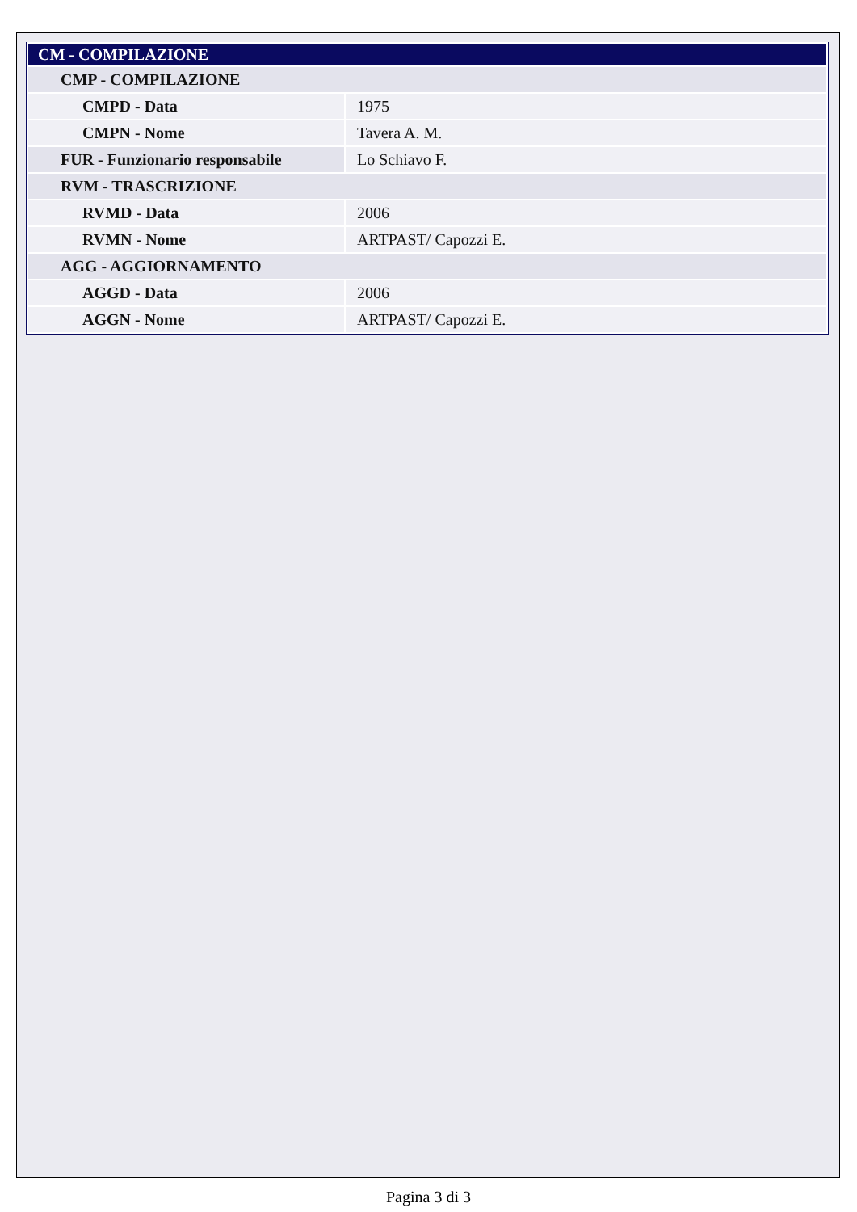| CM - COMPILAZIONE | |
| CMP - COMPILAZIONE | |
| CMPD - Data | 1975 |
| CMPN - Nome | Tavera A. M. |
| FUR - Funzionario responsabile | Lo Schiavo F. |
| RVM - TRASCRIZIONE | |
| RVMD - Data | 2006 |
| RVMN - Nome | ARTPAST/ Capozzi E. |
| AGG - AGGIORNAMENTO | |
| AGGD - Data | 2006 |
| AGGN - Nome | ARTPAST/ Capozzi E. |
Pagina 3 di 3